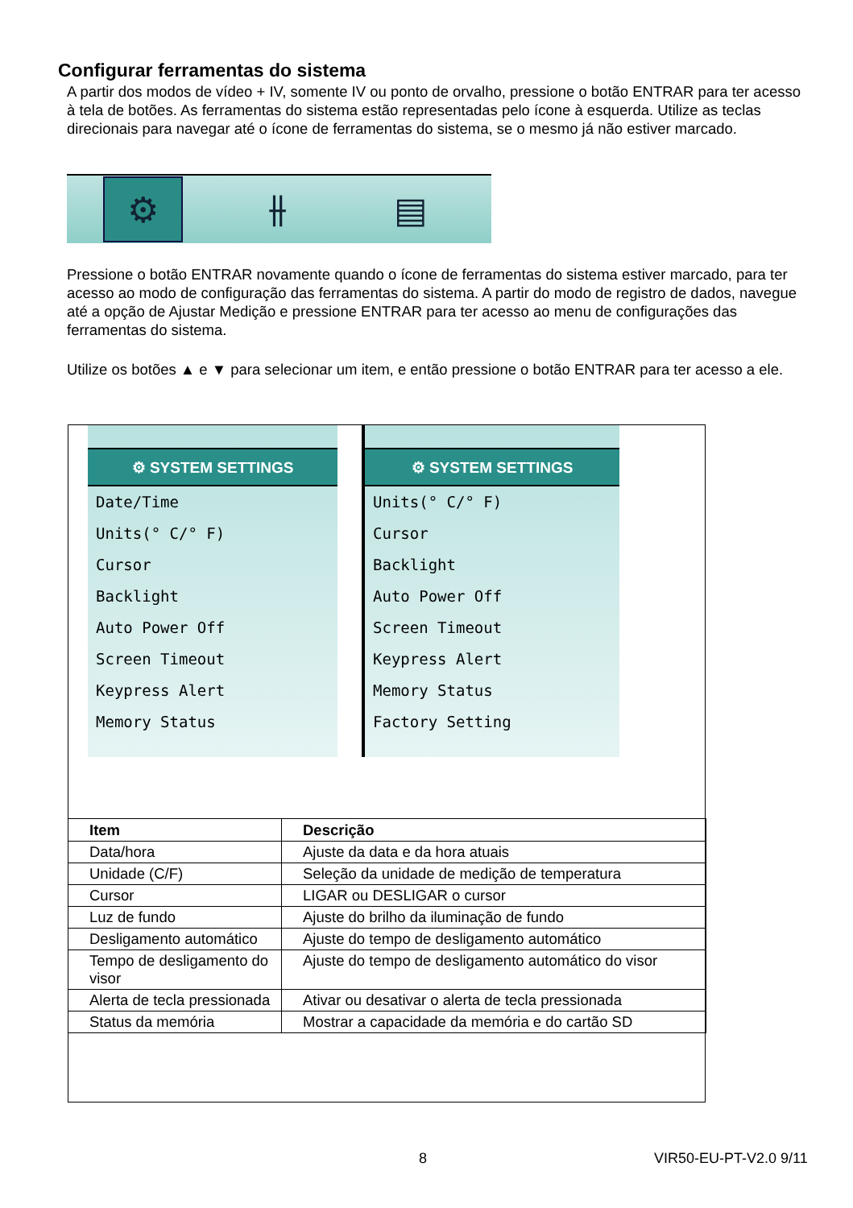Configurar ferramentas do sistema
A partir dos modos de vídeo + IV, somente IV ou ponto de orvalho, pressione o botão ENTRAR para ter acesso à tela de botões. As ferramentas do sistema estão representadas pelo ícone à esquerda. Utilize as teclas direcionais para navegar até o ícone de ferramentas do sistema, se o mesmo já não estiver marcado.
⚙ ⫲ ▤
Pressione o botão ENTRAR novamente quando o ícone de ferramentas do sistema estiver marcado, para ter acesso ao modo de configuração das ferramentas do sistema. A partir do modo de registro de dados, navegue até a opção de Ajustar Medição e pressione ENTRAR para ter acesso ao menu de configurações das ferramentas do sistema.
Utilize os botões ▲ e ▼ para selecionar um item, e então pressione o botão ENTRAR para ter acesso a ele.
⚙ SYSTEM SETTINGS
Date/Time
Units(° C/° F)
Cursor
Backlight
Auto Power Off
Screen Timeout
Keypress Alert
Memory Status
⚙ SYSTEM SETTINGS
Units(° C/° F)
Cursor
Backlight
Auto Power Off
Screen Timeout
Keypress Alert
Memory Status
Factory Setting
| Item | Descrição |
| --- | --- |
| Data/hora | Ajuste da data e da hora atuais |
| Unidade (C/F) | Seleção da unidade de medição de temperatura |
| Cursor | LIGAR ou DESLIGAR o cursor |
| Luz de fundo | Ajuste do brilho da iluminação de fundo |
| Desligamento automático | Ajuste do tempo de desligamento automático |
| Tempo de desligamento do visor | Ajuste do tempo de desligamento automático do visor |
| Alerta de tecla pressionada | Ativar ou desativar o alerta de tecla pressionada |
| Status da memória | Mostrar a capacidade da memória e do cartão SD |
8 VIR50-EU-PT-V2.0 9/11